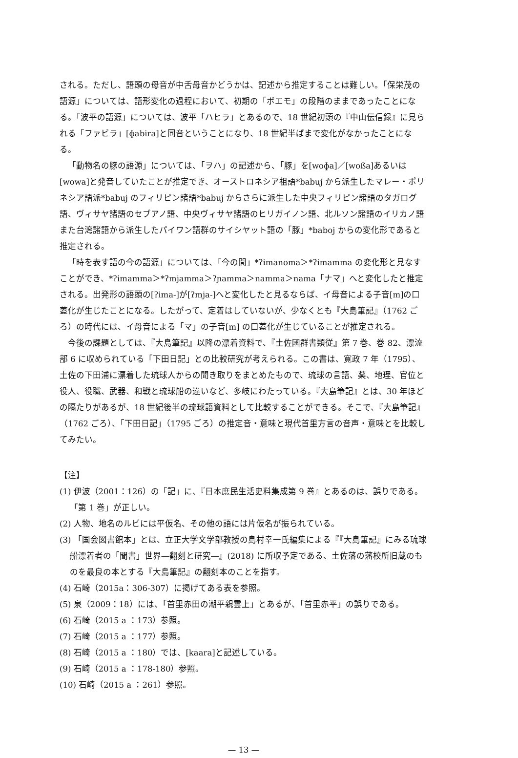される。ただし、語頭の母音が中舌母音かどうかは、記述から推定することは難しい。「保栄茂の語源」については、語形変化の過程において、初期の「ボエモ」の段階のままであったことになる。「波平の語源」については、波平「ハヒラ」とあるので、18 世紀初頭の『中山伝信録』に見られる「ファビラ」[ɸabira]と同音ということになり、18 世紀半ばまで変化がなかったことになる。
「動物名の豚の語源」については、「ヲハ」の記述から、「豚」を[woɸa]／[woßa]あるいは[wowa]と発音していたことが推定でき、オーストロネシア祖語*babuj から派生したマレー・ポリネシア語派*babuj のフィリピン諸語*babuj からさらに派生した中央フィリピン諸語のタガログ語、ヴィサヤ諸語のセブアノ語、中央ヴィサヤ諸語のヒリガイノン語、北ルソン諸語のイリカノ語また台湾諸語から派生したパイワン語群のサイシヤット語の「豚」*baboj からの変化形であると推定される。
「時を表す語の今の語源」については、「今の間」*ʔimanoma＞*ʔimamma の変化形と見なすことができ、*ʔimamma＞*ʔmjamma＞ʔɲamma＞namma＞nama「ナマ」へと変化したと推定される。出発形の語頭の[ʔima-]が[ʔmja-]へと変化したと見るならば、イ母音による子音[m]の口蓋化が生じたことになる。したがって、定着はしていないが、少なくとも『大島筆記』（1762 ごろ）の時代には、イ母音による「マ」の子音[m] の口蓋化が生じていることが推定される。
今後の課題としては、『大島筆記』以降の漂着資料で、『土佐國群書類従』第 7 巻、巻 82、漂流部 6 に収められている「下田日記」との比較研究が考えられる。この書は、寛政 7 年（1795）、土佐の下田浦に漂着した琉球人からの聞き取りをまとめたもので、琉球の言語、薬、地理、官位と役人、役職、武器、和戦と琉球船の違いなど、多岐にわたっている。『大島筆記』とは、30 年ほどの隔たりがあるが、18 世紀後半の琉球語資料として比較することができる。そこで、『大島筆記』（1762 ごろ）、「下田日記」（1795 ごろ）の推定音・意味と現代首里方言の音声・意味とを比較してみたい。
【注】
(1) 伊波（2001：126）の「記」に、『日本庶民生活史料集成第 9 巻』とあるのは、誤りである。「第 1 巻」が正しい。
(2) 人物、地名のルビには平仮名、その他の語には片仮名が振られている。
(3) 「国会図書館本」とは、立正大学文学部教授の島村幸一氏編集による『『大島筆記』にみる琉球船漂着者の「聞書」世界―翻刻と研究―』(2018) に所収予定である、土佐藩の藩校所旧蔵のものを最良の本とする『大島筆記』の翻刻本のことを指す。
(4) 石崎（2015a：306-307）に掲げてある表を参照。
(5) 泉（2009：18）には、「首里赤田の潮平親雲上」とあるが、「首里赤平」の誤りである。
(6) 石崎（2015 a ：173）参照。
(7) 石崎（2015 a ：177）参照。
(8) 石崎（2015 a ：180）では、[kaara]と記述している。
(9) 石崎（2015 a ：178-180）参照。
(10) 石崎（2015 a ：261）参照。
— 13 —